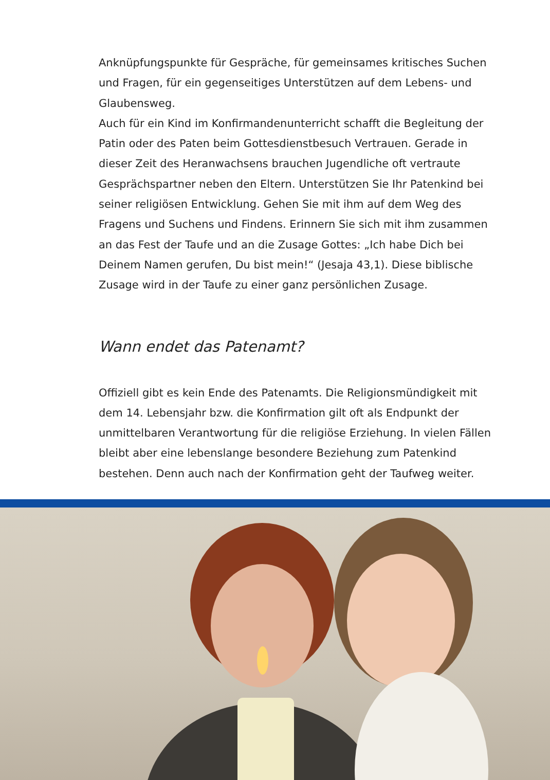Anknüpfungspunkte für Gespräche, für gemeinsames kritisches Suchen und Fragen, für ein gegenseitiges Unterstützen auf dem Lebens- und Glaubensweg.
Auch für ein Kind im Konfirmandenunterricht schafft die Begleitung der Patin oder des Paten beim Gottesdienstbesuch Vertrauen. Gerade in dieser Zeit des Heranwachsens brauchen Jugendliche oft vertraute Gesprächspartner neben den Eltern. Unterstützen Sie Ihr Patenkind bei seiner religiösen Entwicklung. Gehen Sie mit ihm auf dem Weg des Fragens und Suchens und Findens. Erinnern Sie sich mit ihm zusammen an das Fest der Taufe und an die Zusage Gottes: „Ich habe Dich bei Deinem Namen gerufen, Du bist mein!“ (Jesaja 43,1). Diese biblische Zusage wird in der Taufe zu einer ganz persönlichen Zusage.
Wann endet das Patenamt?
Offiziell gibt es kein Ende des Patenamts. Die Religionsmündigkeit mit dem 14. Lebensjahr bzw. die Konfirmation gilt oft als Endpunkt der unmittelbaren Verantwortung für die religiöse Erziehung. In vielen Fällen bleibt aber eine lebenslange besondere Beziehung zum Patenkind bestehen. Denn auch nach der Konfirmation geht der Taufweg weiter.